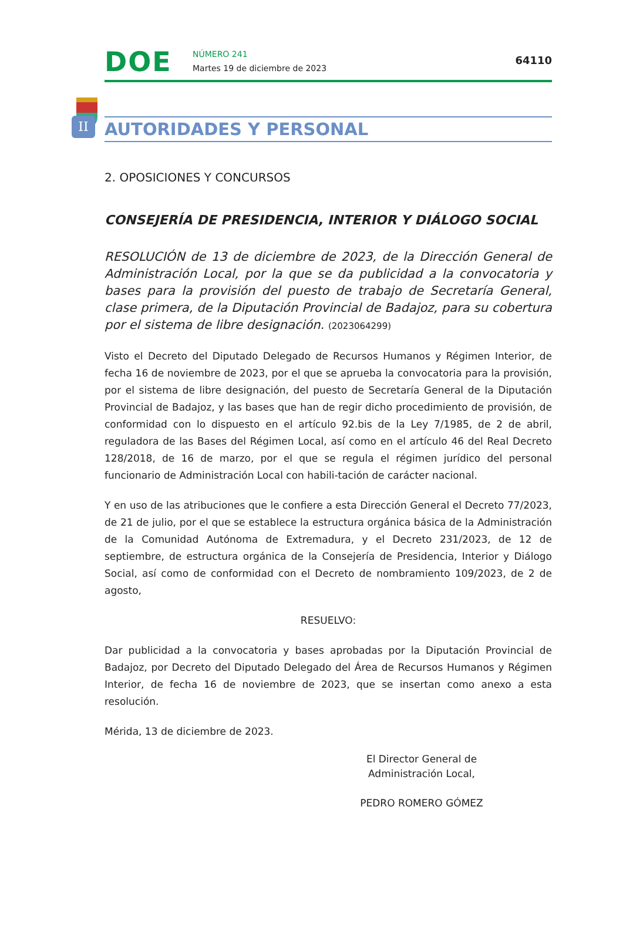DOE
NÚMERO 241
Martes 19 de diciembre de 2023
64110
II
AUTORIDADES Y PERSONAL
2. OPOSICIONES Y CONCURSOS
CONSEJERÍA DE PRESIDENCIA, INTERIOR Y DIÁLOGO SOCIAL
RESOLUCIÓN de 13 de diciembre de 2023, de la Dirección General de Administración Local, por la que se da publicidad a la convocatoria y bases para la provisión del puesto de trabajo de Secretaría General, clase primera, de la Diputación Provincial de Badajoz, para su cobertura por el sistema de libre designación. (2023064299)
Visto el Decreto del Diputado Delegado de Recursos Humanos y Régimen Interior, de fecha 16 de noviembre de 2023, por el que se aprueba la convocatoria para la provisión, por el sistema de libre designación, del puesto de Secretaría General de la Diputación Provincial de Badajoz, y las bases que han de regir dicho procedimiento de provisión, de conformidad con lo dispuesto en el artículo 92.bis de la Ley 7/1985, de 2 de abril, reguladora de las Bases del Régimen Local, así como en el artículo 46 del Real Decreto 128/2018, de 16 de marzo, por el que se regula el régimen jurídico del personal funcionario de Administración Local con habili-tación de carácter nacional.
Y en uso de las atribuciones que le confiere a esta Dirección General el Decreto 77/2023, de 21 de julio, por el que se establece la estructura orgánica básica de la Administración de la Comunidad Autónoma de Extremadura, y el Decreto 231/2023, de 12 de septiembre, de estructura orgánica de la Consejería de Presidencia, Interior y Diálogo Social, así como de conformidad con el Decreto de nombramiento 109/2023, de 2 de agosto,
RESUELVO:
Dar publicidad a la convocatoria y bases aprobadas por la Diputación Provincial de Badajoz, por Decreto del Diputado Delegado del Área de Recursos Humanos y Régimen Interior, de fecha 16 de noviembre de 2023, que se insertan como anexo a esta resolución.
Mérida, 13 de diciembre de 2023.
El Director General de Administración Local,
PEDRO ROMERO GÓMEZ